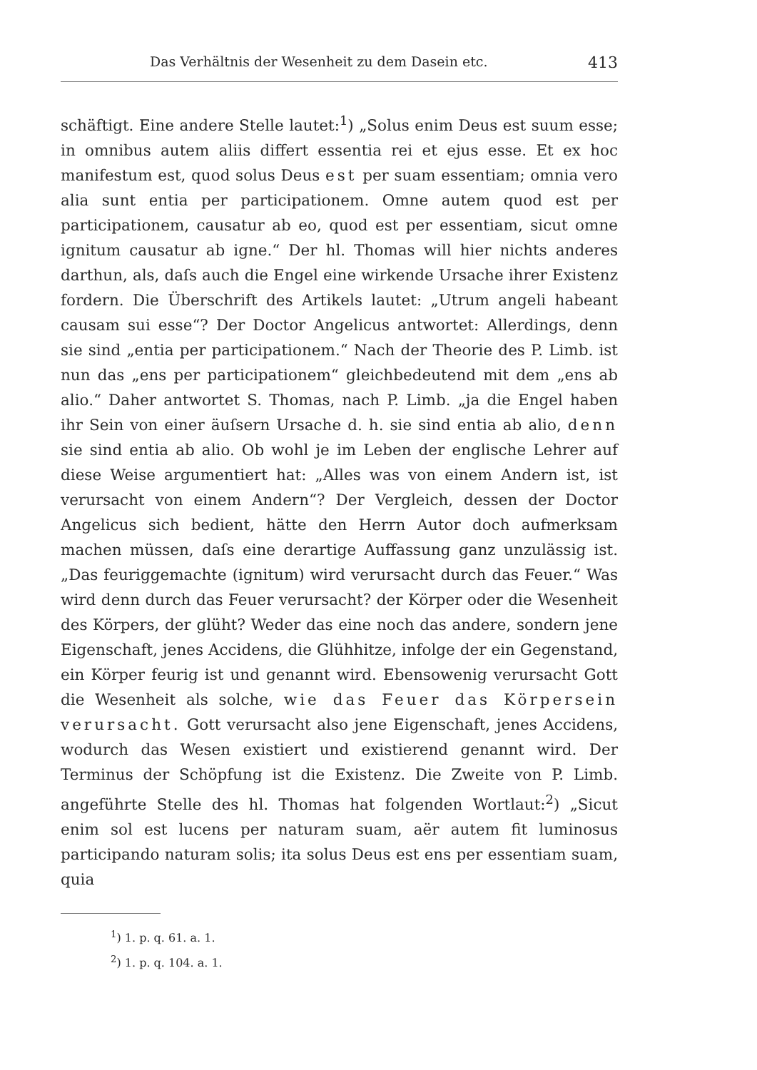Das Verhältnis der Wesenheit zu dem Dasein etc. 413
schäftigt. Eine andere Stelle lautet:<sup>1</sup>) „Solus enim Deus est suum esse; in omnibus autem aliis differt essentia rei et ejus esse. Et ex hoc manifestum est, quod solus Deus est per suam essentiam; omnia vero alia sunt entia per participationem. Omne autem quod est per participationem, causatur ab eo, quod est per essentiam, sicut omne ignitum causatur ab igne.“ Der hl. Thomas will hier nichts anderes darthun, als, daſs auch die Engel eine wirkende Ursache ihrer Existenz fordern. Die Überschrift des Artikels lautet: „Utrum angeli habeant causam sui esse“? Der Doctor Angelicus antwortet: Allerdings, denn sie sind „entia per participationem.“ Nach der Theorie des P. Limb. ist nun das „ens per participationem“ gleichbedeutend mit dem „ens ab alio.“ Daher antwortet S. Thomas, nach P. Limb. „ja die Engel haben ihr Sein von einer äuſsern Ursache d. h. sie sind entia ab alio, denn sie sind entia ab alio. Ob wohl je im Leben der englische Lehrer auf diese Weise argumentiert hat: „Alles was von einem Andern ist, ist verursacht von einem Andern“? Der Vergleich, dessen der Doctor Angelicus sich bedient, hätte den Herrn Autor doch aufmerksam machen müssen, daſs eine derartige Auffassung ganz unzulässig ist. „Das feuriggemachte (ignitum) wird verursacht durch das Feuer.“ Was wird denn durch das Feuer verursacht? der Körper oder die Wesenheit des Körpers, der glüht? Weder das eine noch das andere, sondern jene Eigenschaft, jenes Accidens, die Glühhitze, infolge der ein Gegenstand, ein Körper feurig ist und genannt wird. Ebensowenig verursacht Gott die Wesenheit als solche, wie das Feuer das Körpersein verursacht. Gott verursacht also jene Eigenschaft, jenes Accidens, wodurch das Wesen existiert und existierend genannt wird. Der Terminus der Schöpfung ist die Existenz. Die Zweite von P. Limb. angeführte Stelle des hl. Thomas hat folgenden Wortlaut:<sup>2</sup>) „Sicut enim sol est lucens per naturam suam, aër autem fit luminosus participando naturam solis; ita solus Deus est ens per essentiam suam, quia
<sup>1</sup>) 1. p. q. 61. a. 1.
<sup>2</sup>) 1. p. q. 104. a. 1.